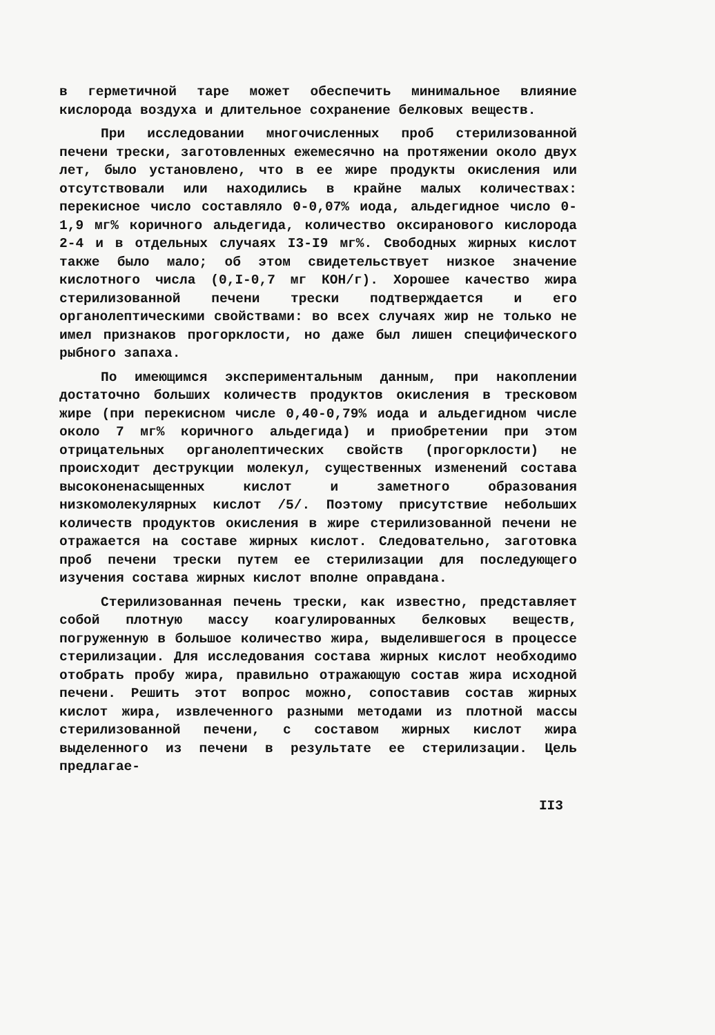в герметичной таре может обеспечить минимальное влияние кислорода воздуха и длительное сохранение белковых веществ.
При исследовании многочисленных проб стерилизованной печени трески, заготовленных ежемесячно на протяжении около двух лет, было установлено, что в ее жире продукты окисления или отсутствовали или находились в крайне малых количествах: перекисное число составляло 0-0,07% иода, альдегидное число 0-1,9 мг% коричного альдегида, количество оксиранового кислорода 2-4 и в отдельных случаях I3-I9 мг%. Свободных жирных кислот также было мало; об этом свидетельствует низкое значение кислотного числа (0,I-0,7 мг КОН/г). Хорошее качество жира стерилизованной печени трески подтверждается и его органолептическими свойствами: во всех случаях жир не только не имел признаков прогорклости, но даже был лишен специфического рыбного запаха.
По имеющимся экспериментальным данным, при накоплении достаточно больших количеств продуктов окисления в тресковом жире (при перекисном числе 0,40-0,79% иода и альдегидном числе около 7 мг% коричного альдегида) и приобретении при этом отрицательных органолептических свойств (прогорклости) не происходит деструкции молекул, существенных изменений состава высоконенасыщенных кислот и заметного образования низкомолекулярных кислот /5/. Поэтому присутствие небольших количеств продуктов окисления в жире стерилизованной печени не отражается на составе жирных кислот. Следовательно, заготовка проб печени трески путем ее стерилизации для последующего изучения состава жирных кислот вполне оправдана.
Стерилизованная печень трески, как известно, представляет собой плотную массу коагулированных белковых веществ, погруженную в большое количество жира, выделившегося в процессе стерилизации. Для исследования состава жирных кислот необходимо отобрать пробу жира, правильно отражающую состав жира исходной печени. Решить этот вопрос можно, сопоставив состав жирных кислот жира, извлеченного разными методами из плотной массы стерилизованной печени, с составом жирных кислот жира выделенного из печени в результате ее стерилизации. Цель предлагае-
II3